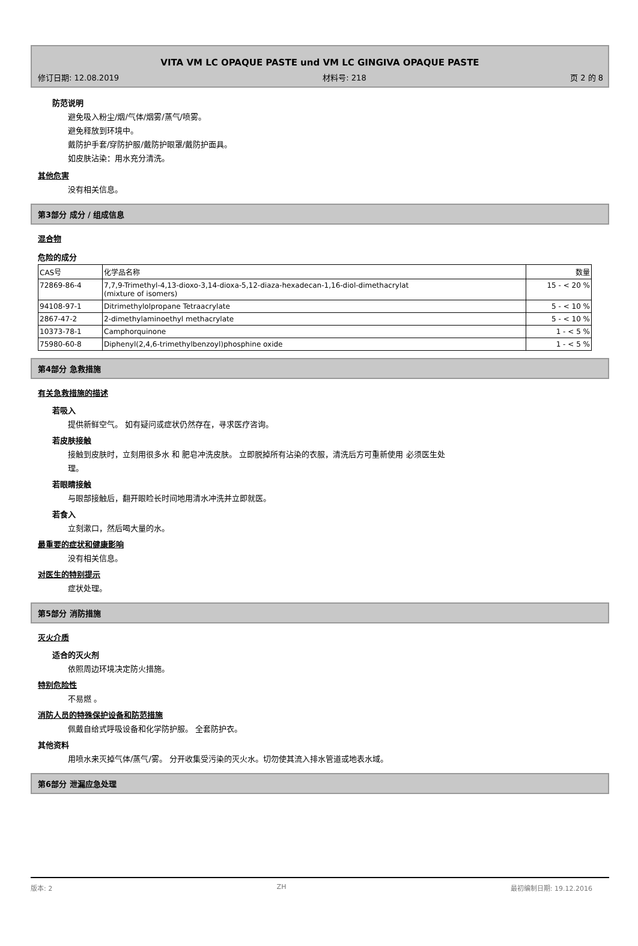VITA VM LC OPAQUE PASTE und VM LC GINGIVA OPAQUE PASTE
修订日期: 12.08.2019 材料号: 218 页 2 的 8
防范说明
避免吸入粉尘/烟/气体/烟雾/蒸气/喷雾。
避免释放到环境中。
戴防护手套/穿防护服/戴防护眼罩/戴防护面具。
如皮肤沾染：用水充分清洗。
其他危害
没有相关信息。
第3部分 成分 / 组成信息
混合物
危险的成分
| CAS号 | 化学品名称 | 数量 |
| --- | --- | --- |
| 72869-86-4 | 7,7,9-Trimethyl-4,13-dioxo-3,14-dioxa-5,12-diaza-hexadecan-1,16-diol-dimethacrylat (mixture of isomers) | 15 - < 20 % |
| 94108-97-1 | Ditrimethylolpropane Tetraacrylate | 5 - < 10 % |
| 2867-47-2 | 2-dimethylaminoethyl methacrylate | 5 - < 10 % |
| 10373-78-1 | Camphorquinone | 1 - < 5 % |
| 75980-60-8 | Diphenyl(2,4,6-trimethylbenzoyl)phosphine oxide | 1 - < 5 % |
第4部分 急救措施
有关急救措施的描述
若吸入
提供新鲜空气。 如有疑问或症状仍然存在，寻求医疗咨询。
若皮肤接触
接触到皮肤时，立刻用很多水 和 肥皂冲洗皮肤。 立即脱掉所有沾染的衣服，清洗后方可重新使用 必须医生处
理。
若眼睛接触
与眼部接触后，翻开眼睑长时间地用清水冲洗并立即就医。
若食入
立刻漱口，然后喝大量的水。
最重要的症状和健康影响
没有相关信息。
对医生的特别提示
症状处理。
第5部分 消防措施
灭火介质
适合的灭火剂
依照周边环境决定防火措施。
特别危险性
不易燃 。
消防人员的特殊保护设备和防范措施
佩戴自给式呼吸设备和化学防护服。 全套防护衣。
其他资料
用喷水来灭掉气体/蒸气/雾。 分开收集受污染的灭火水。切勿使其流入排水管道或地表水域。
第6部分 泄漏应急处理
版本: 2 ZH 最初编制日期: 19.12.2016